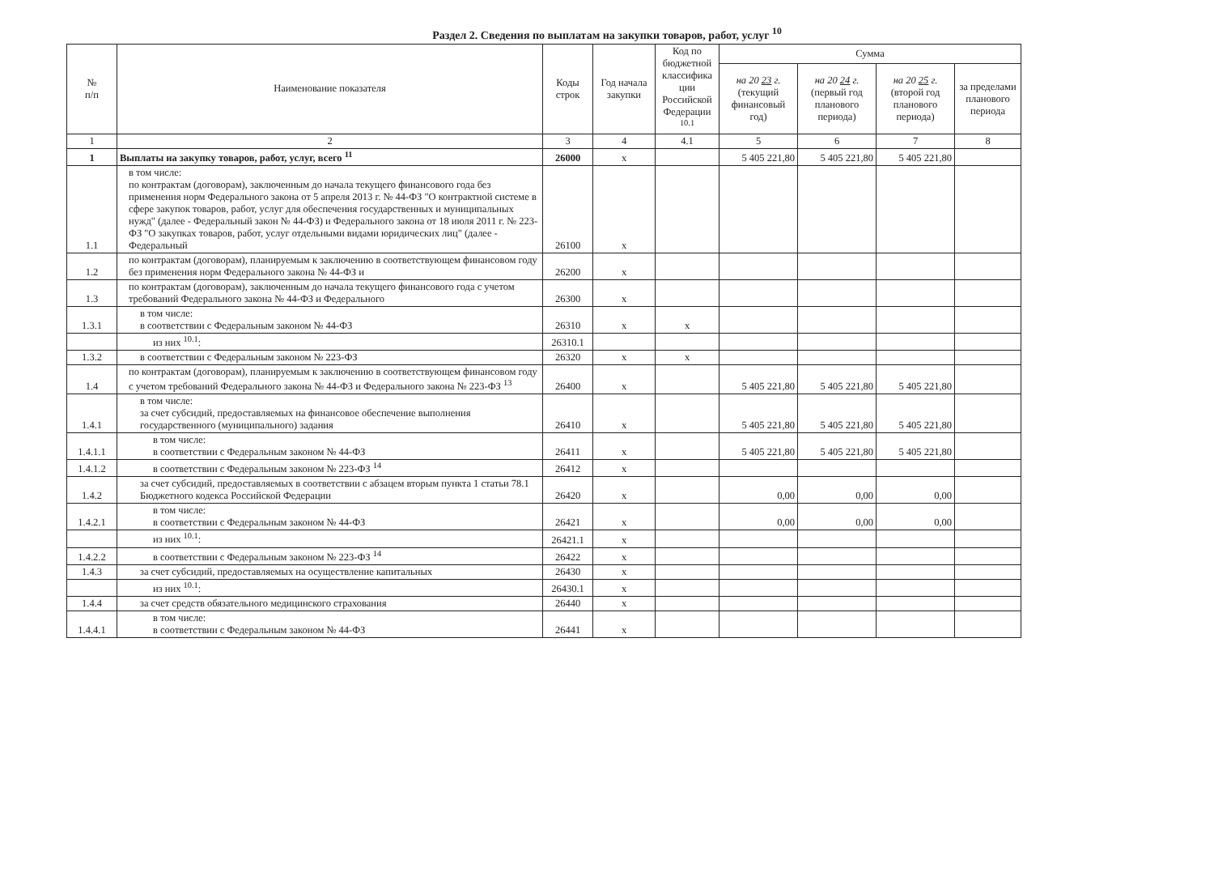Раздел 2. Сведения по выплатам на закупки товаров, работ, услуг <sup>10</sup>
| № п/п | Наименование показателя | Коды строк | Год начала закупки | Код по бюджетной классифика ции Российской Федерации <sup>10.1</sup> | Сумма | | | |
| --- | --- | --- | --- | --- | --- | --- | --- | --- |
| | | | | | на 20 23 г. (текущий финансовый год) | на 20 24 г. (первый год планового периода) | на 20 25 г. (второй год планового периода) | за пределами планового периода |
| 1 | 2 | 3 | 4 | 4.1 | 5 | 6 | 7 | 8 |
| 1 | Выплаты на закупку товаров, работ, услуг, всего <sup>11</sup> | 26000 | x | | 5 405 221,80 | 5 405 221,80 | 5 405 221,80 | |
| 1.1 | в том числе: по контрактам (договорам), заключенным до начала текущего финансового года без применения норм Федерального закона от 5 апреля 2013 г. № 44-ФЗ "О контрактной системе в сфере закупок товаров, работ, услуг для обеспечения государственных и муниципальных нужд" (далее - Федеральный закон № 44-ФЗ) и Федерального закона от 18 июля 2011 г. № 223-ФЗ "О закупках товаров, работ, услуг отдельными видами юридических лиц" (далее - Федеральный | 26100 | x | | | | | |
| 1.2 | по контрактам (договорам), планируемым к заключению в соответствующем финансовом году без применения норм Федерального закона № 44-ФЗ и | 26200 | x | | | | | |
| 1.3 | по контрактам (договорам), заключенным до начала текущего финансового года с учетом требований Федерального закона № 44-ФЗ и Федерального | 26300 | x | | | | | |
| 1.3.1 | в том числе: в соответствии с Федеральным законом № 44-ФЗ | 26310 | x | x | | | | |
| | из них <sup>10.1</sup>: | 26310.1 | | | | | | |
| 1.3.2 | в соответствии с Федеральным законом № 223-ФЗ | 26320 | x | x | | | | |
| 1.4 | по контрактам (договорам), планируемым к заключению в соответствующем финансовом году с учетом требований Федерального закона № 44-ФЗ и Федерального закона № 223-ФЗ <sup>13</sup> | 26400 | x | | 5 405 221,80 | 5 405 221,80 | 5 405 221,80 | |
| 1.4.1 | в том числе: за счет субсидий, предоставляемых на финансовое обеспечение выполнения государственного (муниципального) задания | 26410 | x | | 5 405 221,80 | 5 405 221,80 | 5 405 221,80 | |
| 1.4.1.1 | в том числе: в соответствии с Федеральным законом № 44-ФЗ | 26411 | x | | 5 405 221,80 | 5 405 221,80 | 5 405 221,80 | |
| 1.4.1.2 | в соответствии с Федеральным законом № 223-ФЗ <sup>14</sup> | 26412 | x | | | | | |
| 1.4.2 | за счет субсидий, предоставляемых в соответствии с абзацем вторым пункта 1 статьи 78.1 Бюджетного кодекса Российской Федерации | 26420 | x | | 0,00 | 0,00 | 0,00 | |
| 1.4.2.1 | в том числе: в соответствии с Федеральным законом № 44-ФЗ | 26421 | x | | 0,00 | 0,00 | 0,00 | |
| | из них <sup>10.1</sup>: | 26421.1 | x | | | | | |
| 1.4.2.2 | в соответствии с Федеральным законом № 223-ФЗ <sup>14</sup> | 26422 | x | | | | | |
| 1.4.3 | за счет субсидий, предоставляемых на осуществление капитальных | 26430 | x | | | | | |
| | из них <sup>10.1</sup>: | 26430.1 | x | | | | | |
| 1.4.4 | за счет средств обязательного медицинского страхования | 26440 | x | | | | | |
| 1.4.4.1 | в том числе: в соответствии с Федеральным законом № 44-ФЗ | 26441 | x | | | | | |